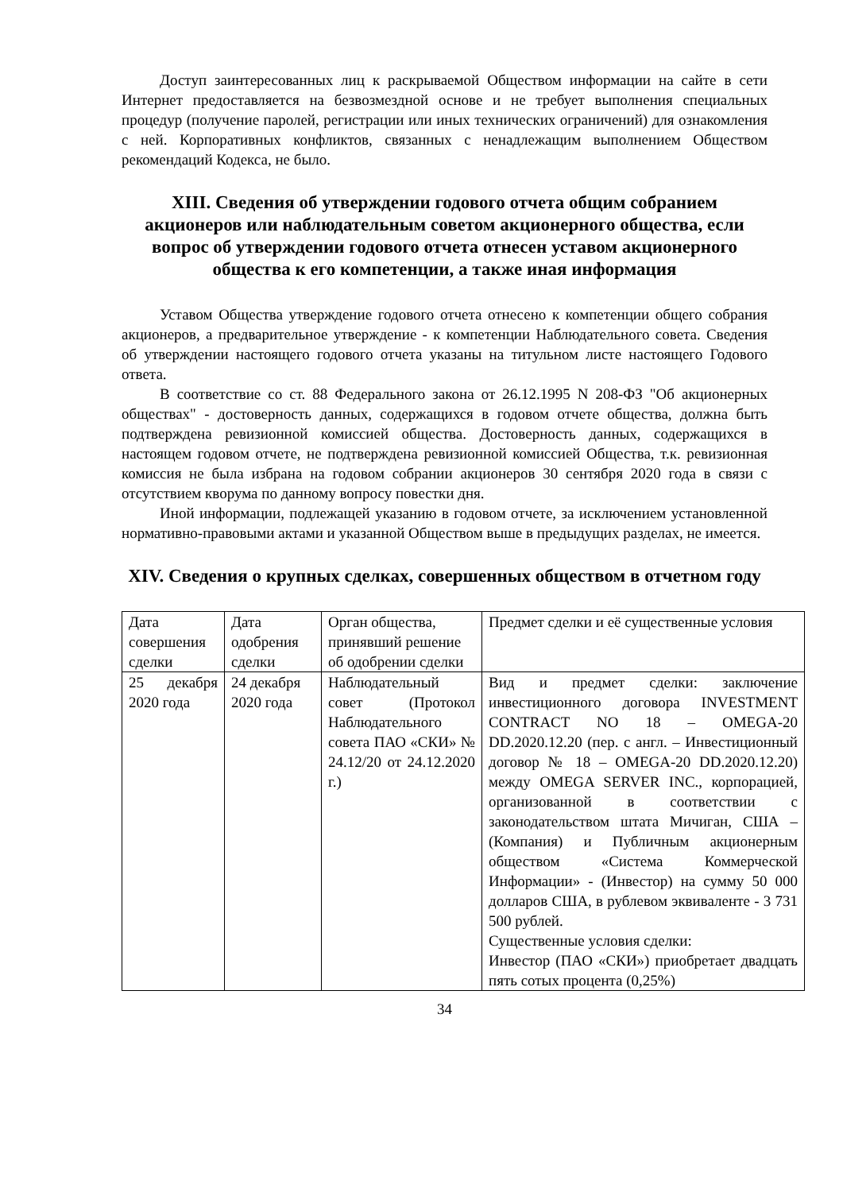Доступ заинтересованных лиц к раскрываемой Обществом информации на сайте в сети Интернет предоставляется на безвозмездной основе и не требует выполнения специальных процедур (получение паролей, регистрации или иных технических ограничений) для ознакомления с ней. Корпоративных конфликтов, связанных с ненадлежащим выполнением Обществом рекомендаций Кодекса, не было.
XIII. Сведения об утверждении годового отчета общим собранием акционеров или наблюдательным советом акционерного общества, если вопрос об утверждении годового отчета отнесен уставом акционерного общества к его компетенции, а также иная информация
Уставом Общества утверждение годового отчета отнесено к компетенции общего собрания акционеров, а предварительное утверждение - к компетенции Наблюдательного совета. Сведения об утверждении настоящего годового отчета указаны на титульном листе настоящего Годового ответа.
В соответствие со ст. 88 Федерального закона от 26.12.1995 N 208-ФЗ "Об акционерных обществах" - достоверность данных, содержащихся в годовом отчете общества, должна быть подтверждена ревизионной комиссией общества. Достоверность данных, содержащихся в настоящем годовом отчете, не подтверждена ревизионной комиссией Общества, т.к. ревизионная комиссия не была избрана на годовом собрании акционеров 30 сентября 2020 года в связи с отсутствием кворума по данному вопросу повестки дня.
Иной информации, подлежащей указанию в годовом отчете, за исключением установленной нормативно-правовыми актами и указанной Обществом выше в предыдущих разделах, не имеется.
XIV. Сведения о крупных сделках, совершенных обществом в отчетном году
| Дата совершения сделки | Дата одобрения сделки | Орган общества, принявший решение об одобрении сделки | Предмет сделки и её существенные условия |
| 25 декабря 2020 года | 24 декабря 2020 года | Наблюдательный совет (Протокол Наблюдательного совета ПАО «СКИ» № 24.12/20 от 24.12.2020 г.) | Вид и предмет сделки: заключение инвестиционного договора INVESTMENT CONTRACT NO 18 – OMEGA-20 DD.2020.12.20 (пер. с англ. – Инвестиционный договор № 18 – OMEGA-20 DD.2020.12.20) между OMEGA SERVER INC., корпорацией, организованной в соответствии с законодательством штата Мичиган, США – (Компания) и Публичным акционерным обществом «Система Коммерческой Информации» - (Инвестор) на сумму 50 000 долларов США, в рублевом эквиваленте - 3 731 500 рублей. Существенные условия сделки: Инвестор (ПАО «СКИ») приобретает двадцать пять сотых процента (0,25%) |
34